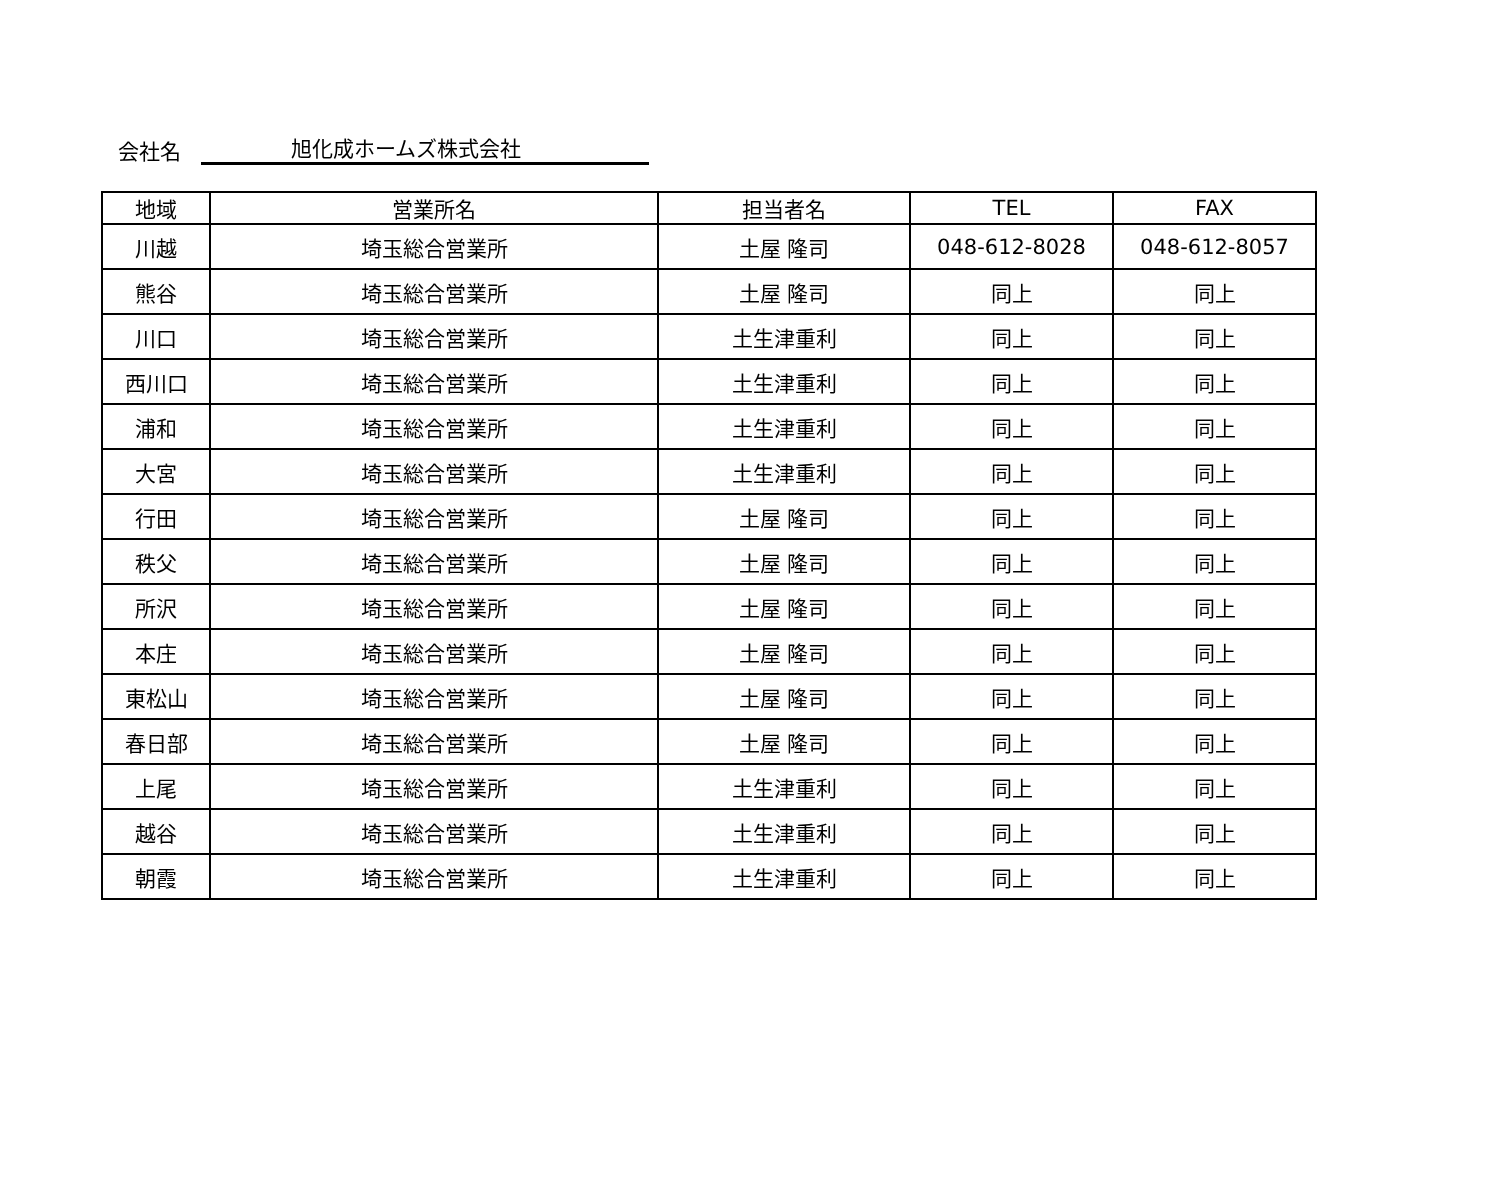会社名 旭化成ホームズ株式会社
| 地域 | 営業所名 | 担当者名 | TEL | FAX |
| --- | --- | --- | --- | --- |
| 川越 | 埼玉総合営業所 | 土屋 隆司 | 048-612-8028 | 048-612-8057 |
| 熊谷 | 埼玉総合営業所 | 土屋 隆司 | 同上 | 同上 |
| 川口 | 埼玉総合営業所 | 土生津重利 | 同上 | 同上 |
| 西川口 | 埼玉総合営業所 | 土生津重利 | 同上 | 同上 |
| 浦和 | 埼玉総合営業所 | 土生津重利 | 同上 | 同上 |
| 大宮 | 埼玉総合営業所 | 土生津重利 | 同上 | 同上 |
| 行田 | 埼玉総合営業所 | 土屋 隆司 | 同上 | 同上 |
| 秩父 | 埼玉総合営業所 | 土屋 隆司 | 同上 | 同上 |
| 所沢 | 埼玉総合営業所 | 土屋 隆司 | 同上 | 同上 |
| 本庄 | 埼玉総合営業所 | 土屋 隆司 | 同上 | 同上 |
| 東松山 | 埼玉総合営業所 | 土屋 隆司 | 同上 | 同上 |
| 春日部 | 埼玉総合営業所 | 土屋 隆司 | 同上 | 同上 |
| 上尾 | 埼玉総合営業所 | 土生津重利 | 同上 | 同上 |
| 越谷 | 埼玉総合営業所 | 土生津重利 | 同上 | 同上 |
| 朝霞 | 埼玉総合営業所 | 土生津重利 | 同上 | 同上 |